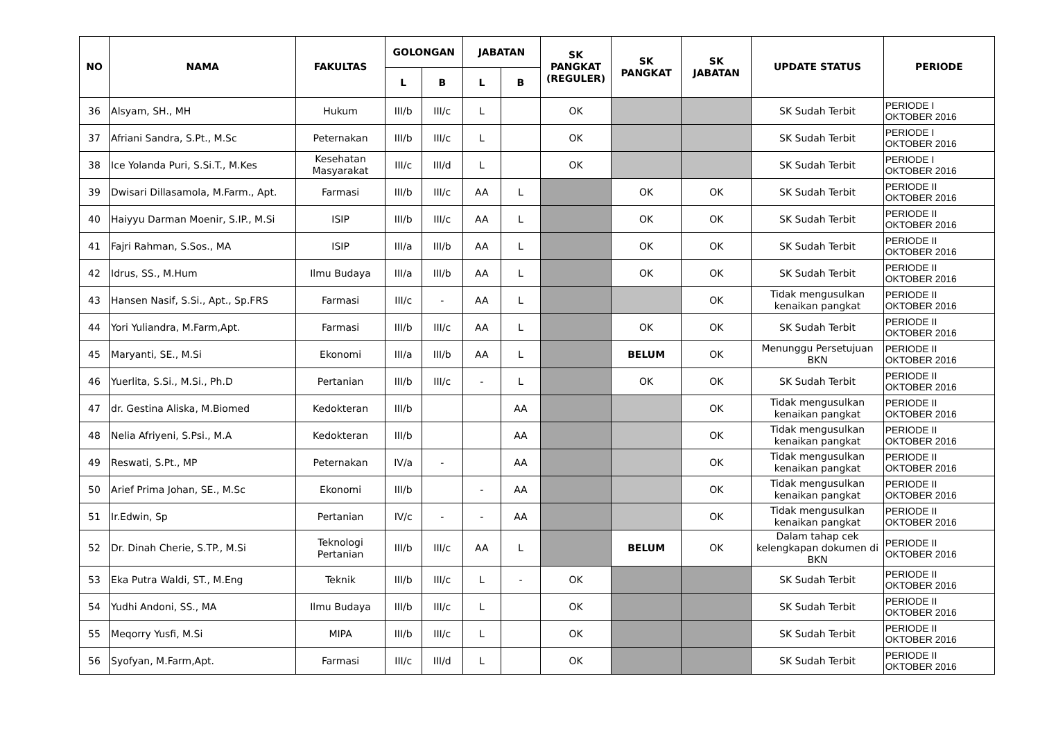| NO | NAMA | FAKULTAS | GOLONGAN | | JABATAN | | SK PANGKAT (REGULER) | SK PANGKAT | SK JABATAN | UPDATE STATUS | PERIODE |
| --- | --- | --- | --- | --- | --- | --- | --- | --- | --- | --- | --- |
| | | | L | B | L | B | | | | | |
| 36 | Alsyam, SH., MH | Hukum | III/b | III/c | L | | OK | | | SK Sudah Terbit | PERIODE I OKTOBER 2016 |
| 37 | Afriani Sandra, S.Pt., M.Sc | Peternakan | III/b | III/c | L | | OK | | | SK Sudah Terbit | PERIODE I OKTOBER 2016 |
| 38 | Ice Yolanda Puri, S.Si.T., M.Kes | Kesehatan Masyarakat | III/c | III/d | L | | OK | | | SK Sudah Terbit | PERIODE I OKTOBER 2016 |
| 39 | Dwisari Dillasamola, M.Farm., Apt. | Farmasi | III/b | III/c | AA | L | | OK | OK | SK Sudah Terbit | PERIODE II OKTOBER 2016 |
| 40 | Haiyyu Darman Moenir, S.IP., M.Si | ISIP | III/b | III/c | AA | L | | OK | OK | SK Sudah Terbit | PERIODE II OKTOBER 2016 |
| 41 | Fajri Rahman, S.Sos., MA | ISIP | III/a | III/b | AA | L | | OK | OK | SK Sudah Terbit | PERIODE II OKTOBER 2016 |
| 42 | Idrus, SS., M.Hum | Ilmu Budaya | III/a | III/b | AA | L | | OK | OK | SK Sudah Terbit | PERIODE II OKTOBER 2016 |
| 43 | Hansen Nasif, S.Si., Apt., Sp.FRS | Farmasi | III/c | - | AA | L | | | OK | Tidak mengusulkan kenaikan pangkat | PERIODE II OKTOBER 2016 |
| 44 | Yori Yuliandra, M.Farm,Apt. | Farmasi | III/b | III/c | AA | L | | OK | OK | SK Sudah Terbit | PERIODE II OKTOBER 2016 |
| 45 | Maryanti, SE., M.Si | Ekonomi | III/a | III/b | AA | L | | BELUM | OK | Menunggu Persetujuan BKN | PERIODE II OKTOBER 2016 |
| 46 | Yuerlita, S.Si., M.Si., Ph.D | Pertanian | III/b | III/c | - | L | | OK | OK | SK Sudah Terbit | PERIODE II OKTOBER 2016 |
| 47 | dr. Gestina Aliska, M.Biomed | Kedokteran | III/b | | | AA | | | OK | Tidak mengusulkan kenaikan pangkat | PERIODE II OKTOBER 2016 |
| 48 | Nelia Afriyeni, S.Psi., M.A | Kedokteran | III/b | | | AA | | | OK | Tidak mengusulkan kenaikan pangkat | PERIODE II OKTOBER 2016 |
| 49 | Reswati, S.Pt., MP | Peternakan | IV/a | - | | AA | | | OK | Tidak mengusulkan kenaikan pangkat | PERIODE II OKTOBER 2016 |
| 50 | Arief Prima Johan, SE., M.Sc | Ekonomi | III/b | | - | AA | | | OK | Tidak mengusulkan kenaikan pangkat | PERIODE II OKTOBER 2016 |
| 51 | Ir.Edwin, Sp | Pertanian | IV/c | - | - | AA | | | OK | Tidak mengusulkan kenaikan pangkat | PERIODE II OKTOBER 2016 |
| 52 | Dr. Dinah Cherie, S.TP., M.Si | Teknologi Pertanian | III/b | III/c | AA | L | | BELUM | OK | Dalam tahap cek kelengkapan dokumen di BKN | PERIODE II OKTOBER 2016 |
| 53 | Eka Putra Waldi, ST., M.Eng | Teknik | III/b | III/c | L | - | OK | | | SK Sudah Terbit | PERIODE II OKTOBER 2016 |
| 54 | Yudhi Andoni, SS., MA | Ilmu Budaya | III/b | III/c | L | | OK | | | SK Sudah Terbit | PERIODE II OKTOBER 2016 |
| 55 | Meqorry Yusfi, M.Si | MIPA | III/b | III/c | L | | OK | | | SK Sudah Terbit | PERIODE II OKTOBER 2016 |
| 56 | Syofyan, M.Farm,Apt. | Farmasi | III/c | III/d | L | | OK | | | SK Sudah Terbit | PERIODE II OKTOBER 2016 |